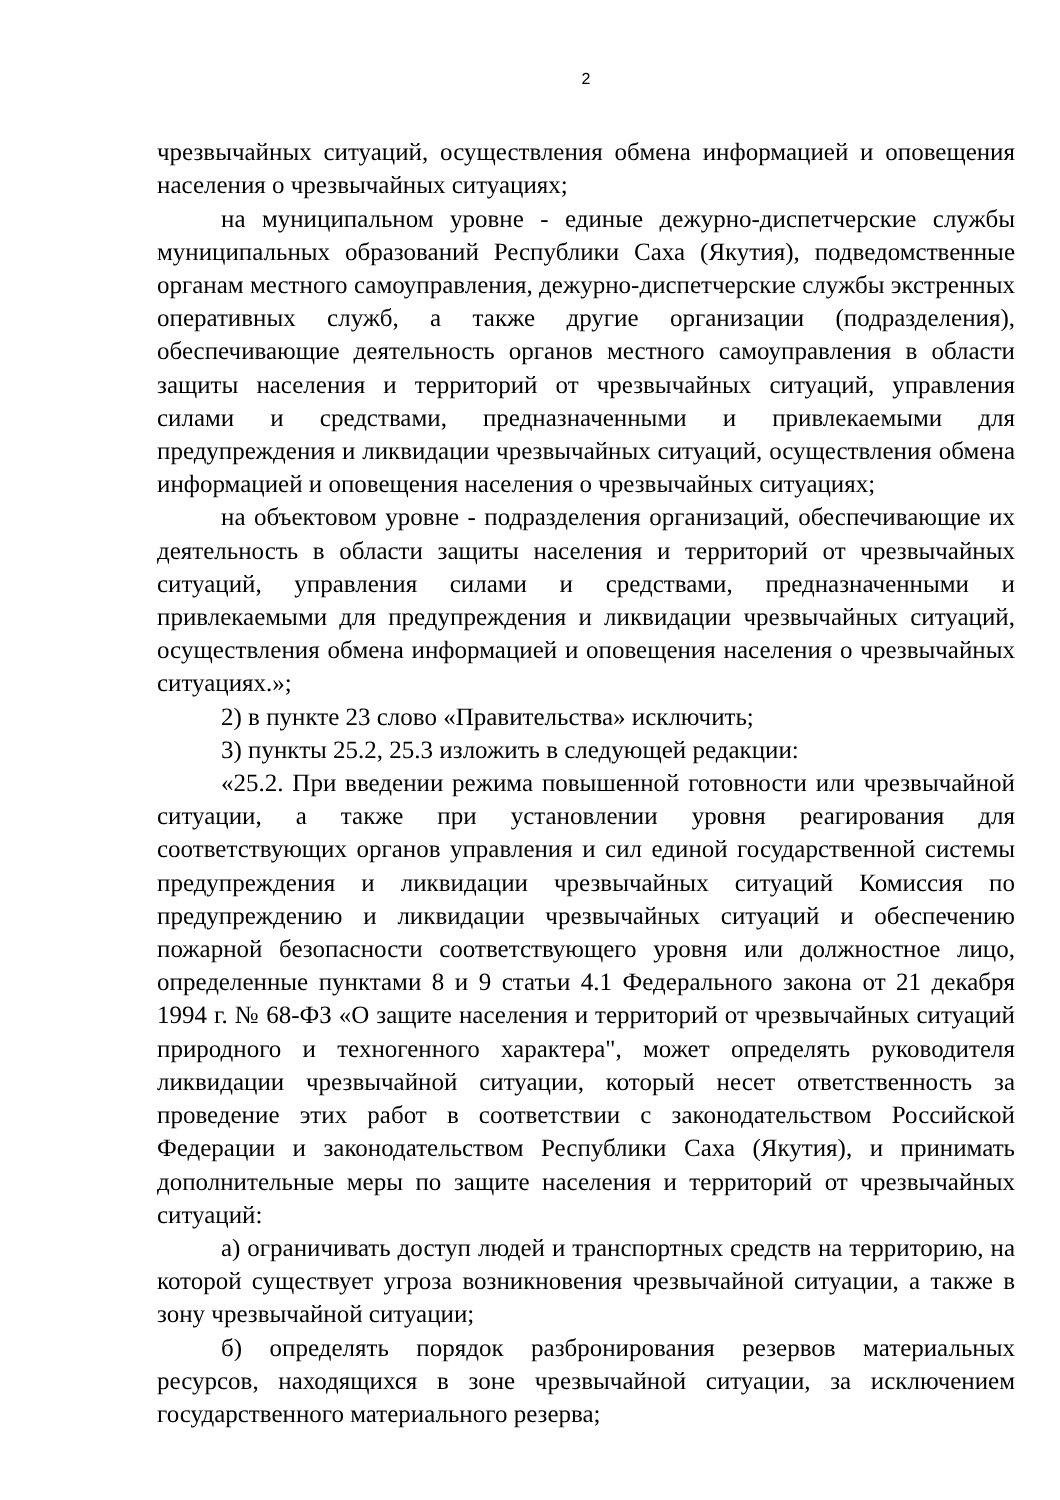2
чрезвычайных ситуаций, осуществления обмена информацией и оповещения населения о чрезвычайных ситуациях;
на муниципальном уровне - единые дежурно-диспетчерские службы муниципальных образований Республики Саха (Якутия), подведомственные органам местного самоуправления, дежурно-диспетчерские службы экстренных оперативных служб, а также другие организации (подразделения), обеспечивающие деятельность органов местного самоуправления в области защиты населения и территорий от чрезвычайных ситуаций, управления силами и средствами, предназначенными и привлекаемыми для предупреждения и ликвидации чрезвычайных ситуаций, осуществления обмена информацией и оповещения населения о чрезвычайных ситуациях;
на объектовом уровне - подразделения организаций, обеспечивающие их деятельность в области защиты населения и территорий от чрезвычайных ситуаций, управления силами и средствами, предназначенными и привлекаемыми для предупреждения и ликвидации чрезвычайных ситуаций, осуществления обмена информацией и оповещения населения о чрезвычайных ситуациях.»;
2) в пункте 23 слово «Правительства» исключить;
3) пункты 25.2, 25.3 изложить в следующей редакции:
«25.2. При введении режима повышенной готовности или чрезвычайной ситуации, а также при установлении уровня реагирования для соответствующих органов управления и сил единой государственной системы предупреждения и ликвидации чрезвычайных ситуаций Комиссия по предупреждению и ликвидации чрезвычайных ситуаций и обеспечению пожарной безопасности соответствующего уровня или должностное лицо, определенные пунктами 8 и 9 статьи 4.1 Федерального закона от 21 декабря 1994 г. № 68-ФЗ «О защите населения и территорий от чрезвычайных ситуаций природного и техногенного характера", может определять руководителя ликвидации чрезвычайной ситуации, который несет ответственность за проведение этих работ в соответствии с законодательством Российской Федерации и законодательством Республики Саха (Якутия), и принимать дополнительные меры по защите населения и территорий от чрезвычайных ситуаций:
а) ограничивать доступ людей и транспортных средств на территорию, на которой существует угроза возникновения чрезвычайной ситуации, а также в зону чрезвычайной ситуации;
б) определять порядок разбронирования резервов материальных ресурсов, находящихся в зоне чрезвычайной ситуации, за исключением государственного материального резерва;